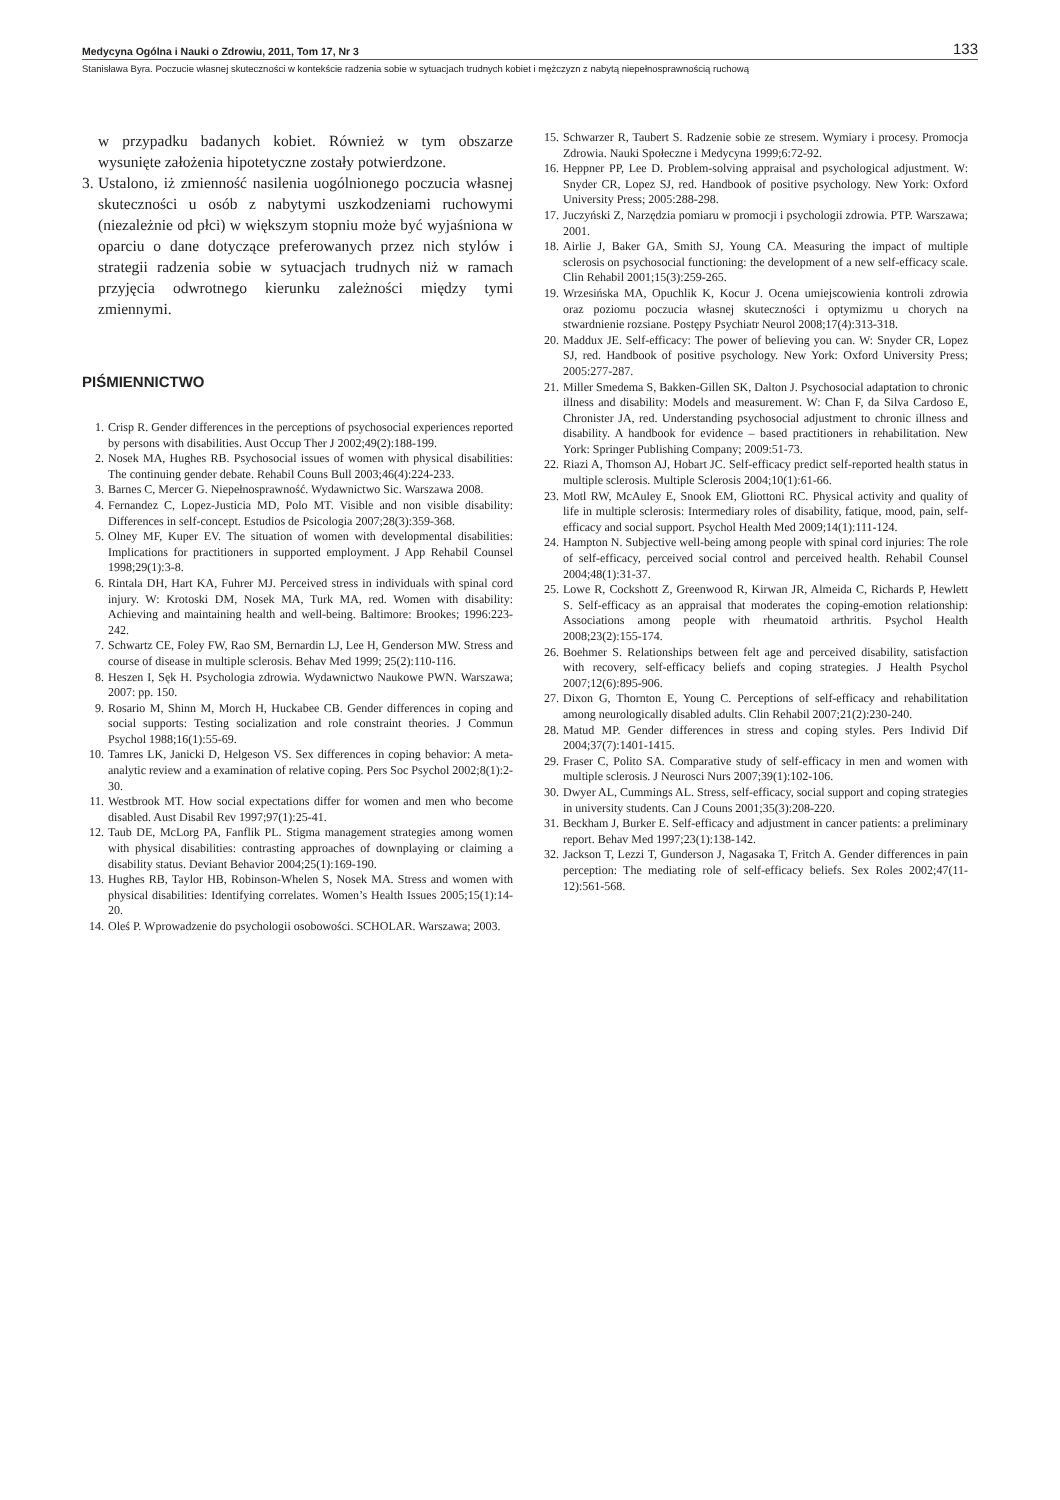Medycyna Ogólna i Nauki o Zdrowiu, 2011, Tom 17, Nr 3 133
Stanisława Byra. Poczucie własnej skuteczności w kontekście radzenia sobie w sytuacjach trudnych kobiet i mężczyzn z nabytą niepełnosprawnością ruchową
w przypadku badanych kobiet. Również w tym obszarze wysunięte założenia hipotetyczne zostały potwierdzone.
3.
Ustalono, iż zmienność nasilenia uogólnionego poczucia własnej skuteczności u osób z nabytymi uszkodzeniami ruchowymi (niezależnie od płci) w większym stopniu może być wyjaśniona w oparciu o dane dotyczące preferowanych przez nich stylów i strategii radzenia sobie w sytuacjach trudnych niż w ramach przyjęcia odwrotnego kierunku zależności między tymi zmiennymi.
PIŚMIENNICTWO
1. Crisp R. Gender differences in the perceptions of psychosocial experiences reported by persons with disabilities. Aust Occup Ther J 2002;49(2):188-199.
2. Nosek MA, Hughes RB. Psychosocial issues of women with physical disabilities: The continuing gender debate. Rehabil Couns Bull 2003;46(4):224-233.
3. Barnes C, Mercer G. Niepełnosprawność. Wydawnictwo Sic. Warszawa 2008.
4. Fernandez C, Lopez-Justicia MD, Polo MT. Visible and non visible disability: Differences in self-concept. Estudios de Psicologia 2007;28(3):359-368.
5. Olney MF, Kuper EV. The situation of women with developmental disabilities: Implications for practitioners in supported employment. J App Rehabil Counsel 1998;29(1):3-8.
6. Rintala DH, Hart KA, Fuhrer MJ. Perceived stress in individuals with spinal cord injury. W: Krotoski DM, Nosek MA, Turk MA, red. Women with disability: Achieving and maintaining health and well-being. Baltimore: Brookes; 1996:223-242.
7. Schwartz CE, Foley FW, Rao SM, Bernardin LJ, Lee H, Genderson MW. Stress and course of disease in multiple sclerosis. Behav Med 1999; 25(2):110-116.
8. Heszen I, Sęk H. Psychologia zdrowia. Wydawnictwo Naukowe PWN. Warszawa; 2007: pp. 150.
9. Rosario M, Shinn M, Morch H, Huckabee CB. Gender differences in coping and social supports: Testing socialization and role constraint theories. J Commun Psychol 1988;16(1):55-69.
10. Tamres LK, Janicki D, Helgeson VS. Sex differences in coping behavior: A meta-analytic review and a examination of relative coping. Pers Soc Psychol 2002;8(1):2-30.
11. Westbrook MT. How social expectations differ for women and men who become disabled. Aust Disabil Rev 1997;97(1):25-41.
12. Taub DE, McLorg PA, Fanflik PL. Stigma management strategies among women with physical disabilities: contrasting approaches of downplaying or claiming a disability status. Deviant Behavior 2004;25(1):169-190.
13. Hughes RB, Taylor HB, Robinson-Whelen S, Nosek MA. Stress and women with physical disabilities: Identifying correlates. Women’s Health Issues 2005;15(1):14-20.
14. Oleś P. Wprowadzenie do psychologii osobowości. SCHOLAR. Warszawa; 2003.
15. Schwarzer R, Taubert S. Radzenie sobie ze stresem. Wymiary i procesy. Promocja Zdrowia. Nauki Społeczne i Medycyna 1999;6:72-92.
16. Heppner PP, Lee D. Problem-solving appraisal and psychological adjustment. W: Snyder CR, Lopez SJ, red. Handbook of positive psychology. New York: Oxford University Press; 2005:288-298.
17. Juczyński Z, Narzędzia pomiaru w promocji i psychologii zdrowia. PTP. Warszawa; 2001.
18. Airlie J, Baker GA, Smith SJ, Young CA. Measuring the impact of multiple sclerosis on psychosocial functioning: the development of a new self-efficacy scale. Clin Rehabil 2001;15(3):259-265.
19. Wrzesińska MA, Opuchlik K, Kocur J. Ocena umiejscowienia kontroli zdrowia oraz poziomu poczucia własnej skuteczności i optymizmu u chorych na stwardnienie rozsiane. Postępy Psychiatr Neurol 2008;17(4):313-318.
20. Maddux JE. Self-efficacy: The power of believing you can. W: Snyder CR, Lopez SJ, red. Handbook of positive psychology. New York: Oxford University Press; 2005:277-287.
21. Miller Smedema S, Bakken-Gillen SK, Dalton J. Psychosocial adaptation to chronic illness and disability: Models and measurement. W: Chan F, da Silva Cardoso E, Chronister JA, red. Understanding psychosocial adjustment to chronic illness and disability. A handbook for evidence – based practitioners in rehabilitation. New York: Springer Publishing Company; 2009:51-73.
22. Riazi A, Thomson AJ, Hobart JC. Self-efficacy predict self-reported health status in multiple sclerosis. Multiple Sclerosis 2004;10(1):61-66.
23. Motl RW, McAuley E, Snook EM, Gliottoni RC. Physical activity and quality of life in multiple sclerosis: Intermediary roles of disability, fatique, mood, pain, self-efficacy and social support. Psychol Health Med 2009;14(1):111-124.
24. Hampton N. Subjective well-being among people with spinal cord injuries: The role of self-efficacy, perceived social control and perceived health. Rehabil Counsel 2004;48(1):31-37.
25. Lowe R, Cockshott Z, Greenwood R, Kirwan JR, Almeida C, Richards P, Hewlett S. Self-efficacy as an appraisal that moderates the coping-emotion relationship: Associations among people with rheumatoid arthritis. Psychol Health 2008;23(2):155-174.
26. Boehmer S. Relationships between felt age and perceived disability, satisfaction with recovery, self-efficacy beliefs and coping strategies. J Health Psychol 2007;12(6):895-906.
27. Dixon G, Thornton E, Young C. Perceptions of self-efficacy and rehabilitation among neurologically disabled adults. Clin Rehabil 2007;21(2):230-240.
28. Matud MP. Gender differences in stress and coping styles. Pers Individ Dif 2004;37(7):1401-1415.
29. Fraser C, Polito SA. Comparative study of self-efficacy in men and women with multiple sclerosis. J Neurosci Nurs 2007;39(1):102-106.
30. Dwyer AL, Cummings AL. Stress, self-efficacy, social support and coping strategies in university students. Can J Couns 2001;35(3):208-220.
31. Beckham J, Burker E. Self-efficacy and adjustment in cancer patients: a preliminary report. Behav Med 1997;23(1):138-142.
32. Jackson T, Lezzi T, Gunderson J, Nagasaka T, Fritch A. Gender differences in pain perception: The mediating role of self-efficacy beliefs. Sex Roles 2002;47(11-12):561-568.